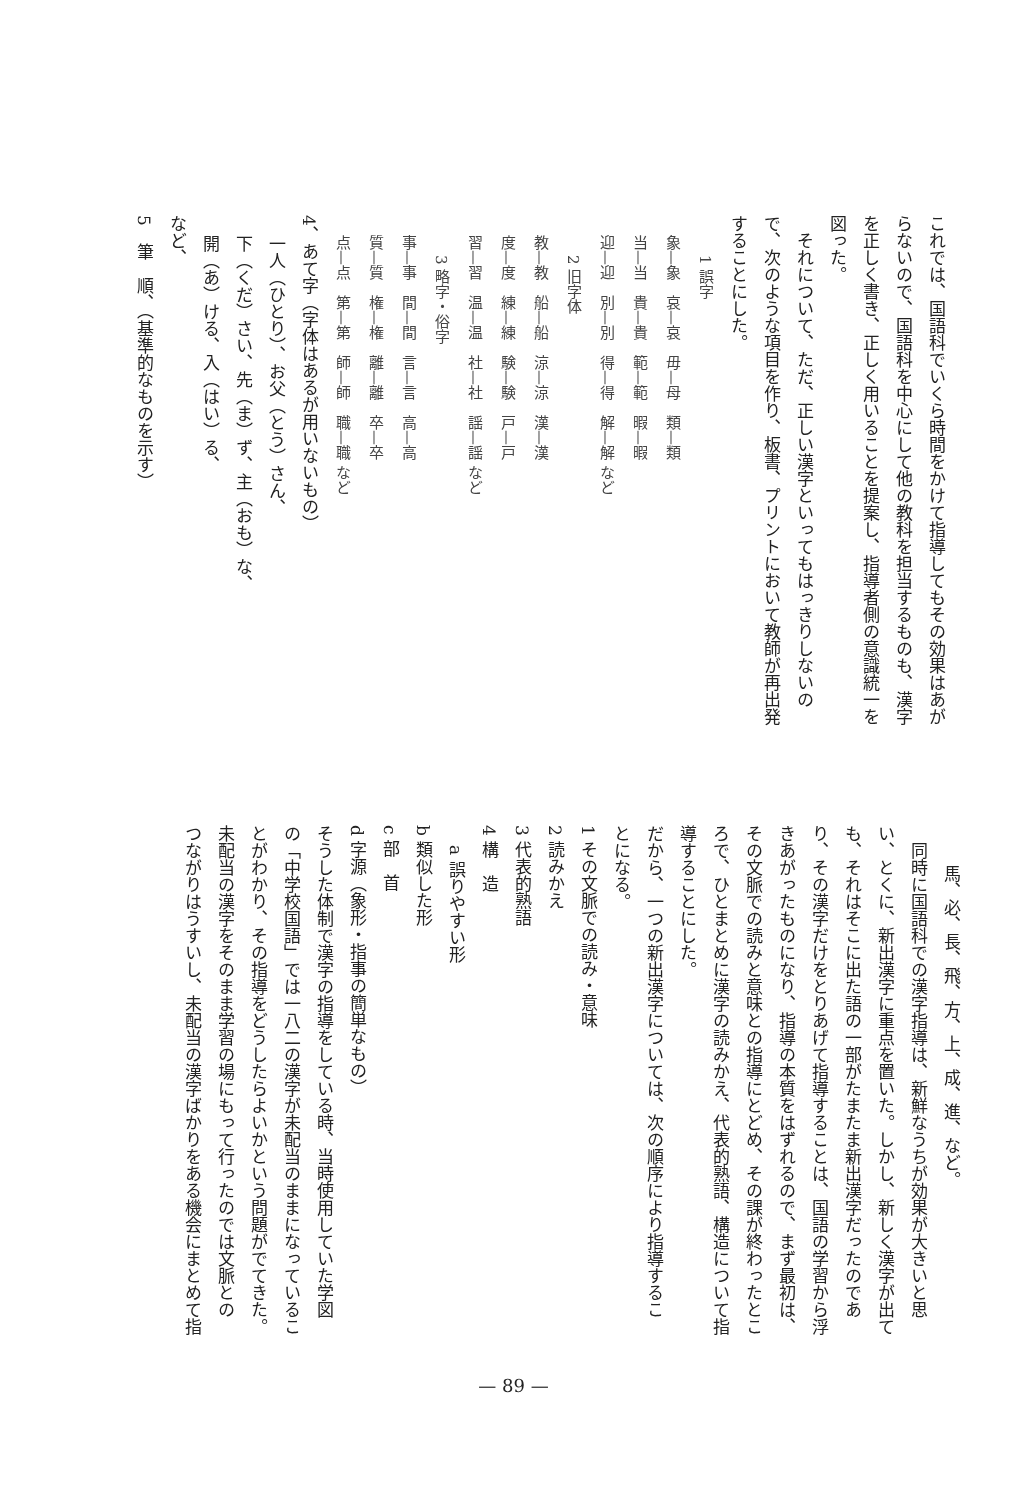これでは、国語科でいくら時間をかけて指導してもその効果はあが
らないので、国語科を中心にして他の教科を担当するものも、漢字
を正しく書き、正しく用いることを提案し、指導者側の意識統一を
図った。
　それについて、ただ、正しい漢字といってもはっきりしないの
で、次のような項目を作り、板書、プリントにおいて教師が再出発
することにした。
1 誤字
象—象　哀—哀　毋—母　類—類
当—当　貴—貴　範—範　暇—暇
迎—迎　別—別　得—得　解—解 など
2 旧字体
教—教　船—船　涼—涼　漢—漢
度—度　練—練　験—験　戸—戸
習—習　温—温　社—社　謡—謡 など
3 略字・俗字
事—事　間—間　言—言　高—高
質—質　権—権　離—離　卒—卒
点—点　第—第　師—師　職—職 など
4、あて字（字体はあるが用いないもの）
一人（ひとり）、お父（とう）さん、
下（くだ）さい、先（ま）ず、主（おも）な、
開（あ）ける、入（はい）る、
など、
5　筆　順、（基準的なものを示す）
馬、必、長、飛、方、上、成、進、など。
　同時に国語科での漢字指導は、新鮮なうちが効果が大きいと思
い、とくに、新出漢字に重点を置いた。しかし、新しく漢字が出て
も、それはそこに出た語の一部がたまたま新出漢字だったのであ
り、その漢字だけをとりあげて指導することは、国語の学習から浮
きあがったものになり、指導の本質をはずれるので、まず最初は、
その文脈での読みと意味との指導にとどめ、その課が終わったとこ
ろで、ひとまとめに漢字の読みかえ、代表的熟語、構造について指
導することにした。
だから、一つの新出漢字については、次の順序により指導するこ
とになる。
1 その文脈での読み・意味
2 読みかえ
3 代表的熟語
4 構　造
a 誤りやすい形
b 類似した形
c 部　首
d 字源（象形・指事の簡単なもの）
そうした体制で漢字の指導をしている時、当時使用していた学図
の「中学校国語」では一八二の漢字が未配当のままになっているこ
とがわかり、その指導をどうしたらよいかという問題がでてきた。
未配当の漢字をそのまま学習の場にもって行ったのでは文脈との
つながりはうすいし、未配当の漢字ばかりをある機会にまとめて指
— 89 —